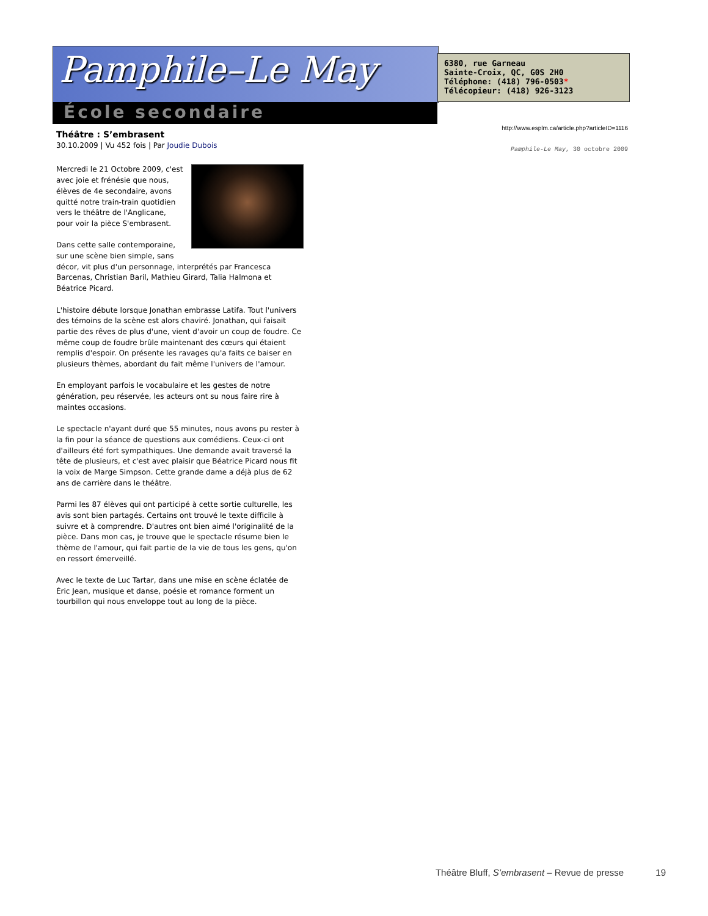Pamphile–Le May
École secondaire
6380, rue Garneau
Sainte-Croix, QC, G0S 2H0
Téléphone: (418) 796-0503*
Télécopieur: (418) 926-3123
http://www.esplm.ca/article.php?articleID=1116
Pamphile-Le May, 30 octobre 2009
Théâtre : S’embrasent
30.10.2009 | Vu 452 fois | Par Joudie Dubois
Mercredi le 21 Octobre 2009, c'est avec joie et frénésie que nous, élèves de 4e secondaire, avons quitté notre train-train quotidien vers le théâtre de l'Anglicane, pour voir la pièce S'embrasent.
Dans cette salle contemporaine,
sur une scène bien simple, sans décor, vit plus d'un personnage, interprétés par Francesca Barcenas, Christian Baril, Mathieu Girard, Talia Halmona et Béatrice Picard.
L'histoire débute lorsque Jonathan embrasse Latifa. Tout l'univers des témoins de la scène est alors chaviré. Jonathan, qui faisait partie des rêves de plus d'une, vient d'avoir un coup de foudre. Ce même coup de foudre brûle maintenant des cœurs qui étaient remplis d'espoir. On présente les ravages qu'a faits ce baiser en plusieurs thèmes, abordant du fait même l'univers de l'amour.
En employant parfois le vocabulaire et les gestes de notre génération, peu réservée, les acteurs ont su nous faire rire à maintes occasions.
Le spectacle n'ayant duré que 55 minutes, nous avons pu rester à la fin pour la séance de questions aux comédiens. Ceux-ci ont d'ailleurs été fort sympathiques. Une demande avait traversé la tête de plusieurs, et c'est avec plaisir que Béatrice Picard nous fit la voix de Marge Simpson. Cette grande dame a déjà plus de 62 ans de carrière dans le théâtre.
Parmi les 87 élèves qui ont participé à cette sortie culturelle, les avis sont bien partagés. Certains ont trouvé le texte difficile à suivre et à comprendre. D'autres ont bien aimé l'originalité de la pièce. Dans mon cas, je trouve que le spectacle résume bien le thème de l'amour, qui fait partie de la vie de tous les gens, qu'on en ressort émerveillé.
Avec le texte de Luc Tartar, dans une mise en scène éclatée de Éric Jean, musique et danse, poésie et romance forment un tourbillon qui nous enveloppe tout au long de la pièce.
Théâtre Bluff, S’embrasent – Revue de presse 19